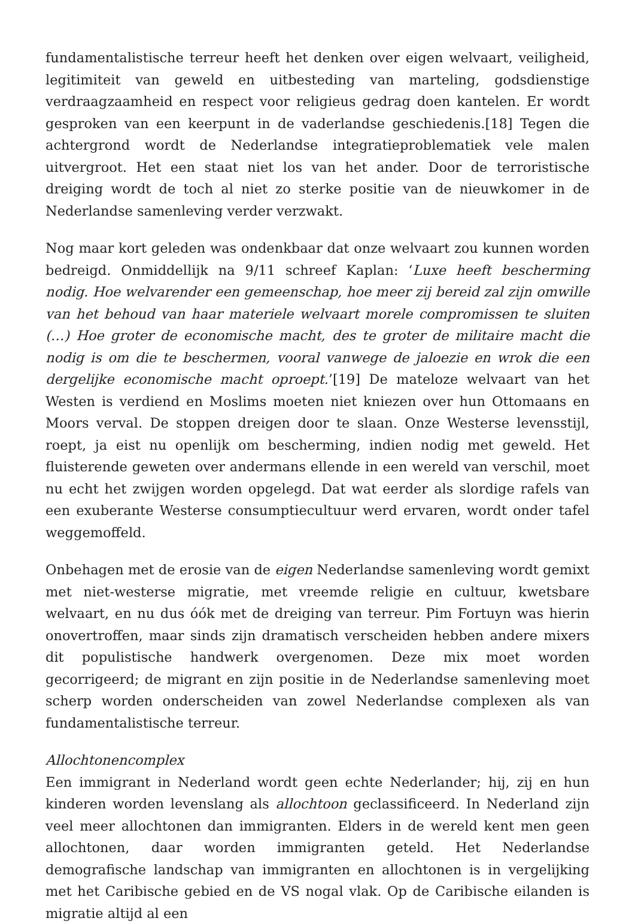fundamentalistische terreur heeft het denken over eigen welvaart, veiligheid, legitimiteit van geweld en uitbesteding van marteling, godsdienstige verdraagzaamheid en respect voor religieus gedrag doen kantelen. Er wordt gesproken van een keerpunt in de vaderlandse geschiedenis.[18] Tegen die achtergrond wordt de Nederlandse integratieproblematiek vele malen uitvergroot. Het een staat niet los van het ander. Door de terroristische dreiging wordt de toch al niet zo sterke positie van de nieuwkomer in de Nederlandse samenleving verder verzwakt.
Nog maar kort geleden was ondenkbaar dat onze welvaart zou kunnen worden bedreigd. Onmiddellijk na 9/11 schreef Kaplan: ‘Luxe heeft bescherming nodig. Hoe welvarender een gemeenschap, hoe meer zij bereid zal zijn omwille van het behoud van haar materiele welvaart morele compromissen te sluiten (…) Hoe groter de economische macht, des te groter de militaire macht die nodig is om die te beschermen, vooral vanwege de jaloezie en wrok die een dergelijke economische macht oproept.’[19] De mateloze welvaart van het Westen is verdiend en Moslims moeten niet kniezen over hun Ottomaans en Moors verval. De stoppen dreigen door te slaan. Onze Westerse levensstijl, roept, ja eist nu openlijk om bescherming, indien nodig met geweld. Het fluisterende geweten over andermans ellende in een wereld van verschil, moet nu echt het zwijgen worden opgelegd. Dat wat eerder als slordige rafels van een exuberante Westerse consumptiecultuur werd ervaren, wordt onder tafel weggemoffeld.
Onbehagen met de erosie van de eigen Nederlandse samenleving wordt gemixt met niet-westerse migratie, met vreemde religie en cultuur, kwetsbare welvaart, en nu dus óók met de dreiging van terreur. Pim Fortuyn was hierin onovertroffen, maar sinds zijn dramatisch verscheiden hebben andere mixers dit populistische handwerk overgenomen. Deze mix moet worden gecorrigeerd; de migrant en zijn positie in de Nederlandse samenleving moet scherp worden onderscheiden van zowel Nederlandse complexen als van fundamentalistische terreur.
Allochtonencomplex
Een immigrant in Nederland wordt geen echte Nederlander; hij, zij en hun kinderen worden levenslang als allochtoon geclassificeerd. In Nederland zijn veel meer allochtonen dan immigranten. Elders in de wereld kent men geen allochtonen, daar worden immigranten geteld. Het Nederlandse demografische landschap van immigranten en allochtonen is in vergelijking met het Caribische gebied en de VS nogal vlak. Op de Caribische eilanden is migratie altijd al een